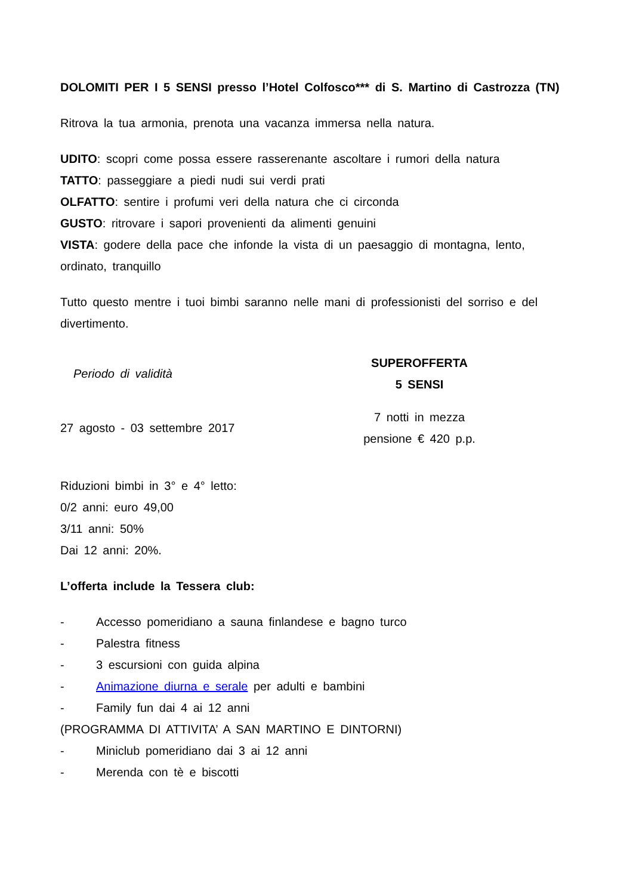DOLOMITI PER I 5 SENSI presso l’Hotel Colfosco*** di S. Martino di Castrozza (TN)
Ritrova la tua armonia, prenota una vacanza immersa nella natura.
UDITO: scopri come possa essere rasserenante ascoltare i rumori della natura
TATTO: passeggiare a piedi nudi sui verdi prati
OLFATTO: sentire i profumi veri della natura che ci circonda
GUSTO: ritrovare i sapori provenienti da alimenti genuini
VISTA: godere della pace che infonde la vista di un paesaggio di montagna, lento, ordinato, tranquillo
Tutto questo mentre i tuoi bimbi saranno nelle mani di professionisti del sorriso e del divertimento.
| Periodo di validità | SUPEROFFERTA 5 SENSI | |
| 27 agosto - 03 settembre 2017 | 7 notti in mezza pensione € 420 p.p. | |
Riduzioni bimbi in 3° e 4° letto:
0/2 anni: euro 49,00
3/11 anni: 50%
Dai 12 anni: 20%.
L’offerta include la Tessera club:
- Accesso pomeridiano a sauna finlandese e bagno turco
- Palestra fitness
- 3 escursioni con guida alpina
- Animazione diurna e serale per adulti e bambini
- Family fun dai 4 ai 12 anni
(PROGRAMMA DI ATTIVITA’ A SAN MARTINO E DINTORNI)
- Miniclub pomeridiano dai 3 ai 12 anni
- Merenda con tè e biscotti